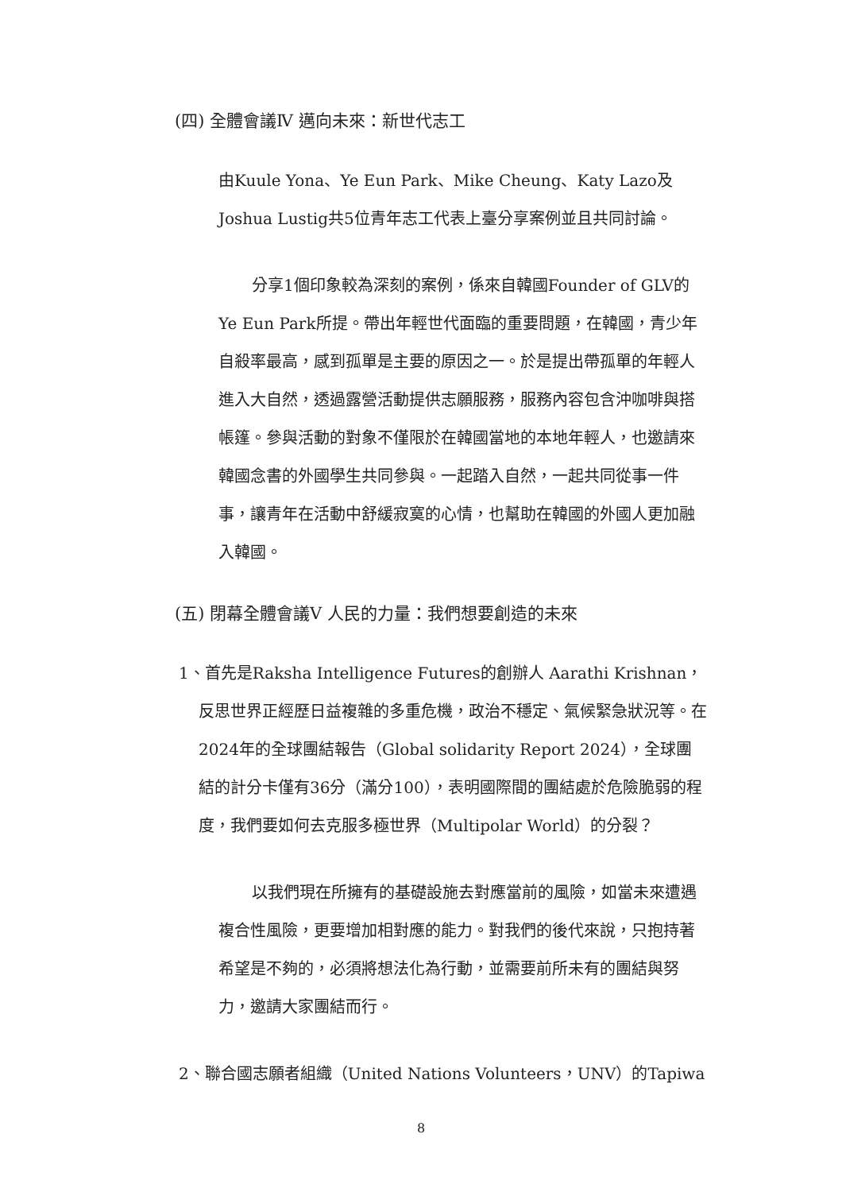(四) 全體會議Ⅳ 邁向未來：新世代志工
由Kuule Yona、Ye Eun Park、Mike Cheung、Katy Lazo及Joshua Lustig共5位青年志工代表上臺分享案例並且共同討論。
分享1個印象較為深刻的案例，係來自韓國Founder of GLV的Ye Eun Park所提。帶出年輕世代面臨的重要問題，在韓國，青少年自殺率最高，感到孤單是主要的原因之一。於是提出帶孤單的年輕人進入大自然，透過露營活動提供志願服務，服務內容包含沖咖啡與搭帳篷。參與活動的對象不僅限於在韓國當地的本地年輕人，也邀請來韓國念書的外國學生共同參與。一起踏入自然，一起共同從事一件事，讓青年在活動中舒緩寂寞的心情，也幫助在韓國的外國人更加融入韓國。
(五) 閉幕全體會議Ⅴ 人民的力量：我們想要創造的未來
1、首先是Raksha Intelligence Futures的創辦人 Aarathi Krishnan，反思世界正經歷日益複雜的多重危機，政治不穩定、氣候緊急狀況等。在2024年的全球團結報告（Global solidarity Report 2024），全球團結的計分卡僅有36分（滿分100），表明國際間的團結處於危險脆弱的程度，我們要如何去克服多極世界（Multipolar World）的分裂？
以我們現在所擁有的基礎設施去對應當前的風險，如當未來遭遇複合性風險，更要增加相對應的能力。對我們的後代來說，只抱持著希望是不夠的，必須將想法化為行動，並需要前所未有的團結與努力，邀請大家團結而行。
2、聯合國志願者組織（United Nations Volunteers，UNV）的Tapiwa
8